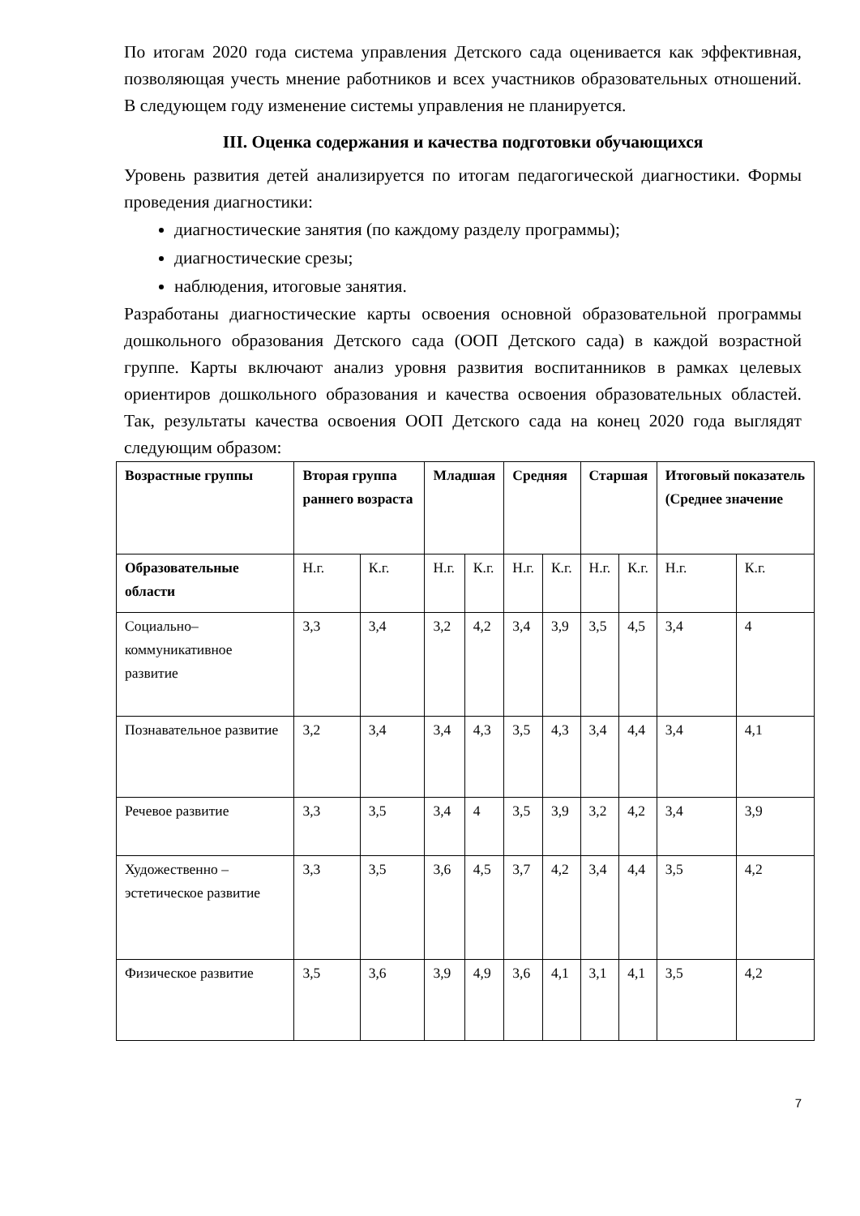По итогам 2020 года система управления Детского сада оценивается как эффективная, позволяющая учесть мнение работников и всех участников образовательных отношений. В следующем году изменение системы управления не планируется.
III. Оценка содержания и качества подготовки обучающихся
Уровень развития детей анализируется по итогам педагогической диагностики. Формы проведения диагностики:
диагностические занятия (по каждому разделу программы);
диагностические срезы;
наблюдения, итоговые занятия.
Разработаны диагностические карты освоения основной образовательной программы дошкольного образования Детского сада (ООП Детского сада) в каждой возрастной группе. Карты включают анализ уровня развития воспитанников в рамках целевых ориентиров дошкольного образования и качества освоения образовательных областей. Так, результаты качества освоения ООП Детского сада на конец 2020 года выглядят следующим образом:
| Возрастные группы | Вторая группа раннего возраста | | Младшая | | Средняя | | Старшая | | Итоговый показатель (Среднее значение | |
| --- | --- | --- | --- | --- | --- | --- | --- | --- | --- | --- |
| Образовательные области | Н.г. | К.г. | Н.г. | К.г. | Н.г. | К.г. | Н.г. | К.г. | Н.г. | К.г. |
| Социально–коммуникативное развитие | 3,3 | 3,4 | 3,2 | 4,2 | 3,4 | 3,9 | 3,5 | 4,5 | 3,4 | 4 |
| Познавательное развитие | 3,2 | 3,4 | 3,4 | 4,3 | 3,5 | 4,3 | 3,4 | 4,4 | 3,4 | 4,1 |
| Речевое развитие | 3,3 | 3,5 | 3,4 | 4 | 3,5 | 3,9 | 3,2 | 4,2 | 3,4 | 3,9 |
| Художественно – эстетическое развитие | 3,3 | 3,5 | 3,6 | 4,5 | 3,7 | 4,2 | 3,4 | 4,4 | 3,5 | 4,2 |
| Физическое развитие | 3,5 | 3,6 | 3,9 | 4,9 | 3,6 | 4,1 | 3,1 | 4,1 | 3,5 | 4,2 |
7